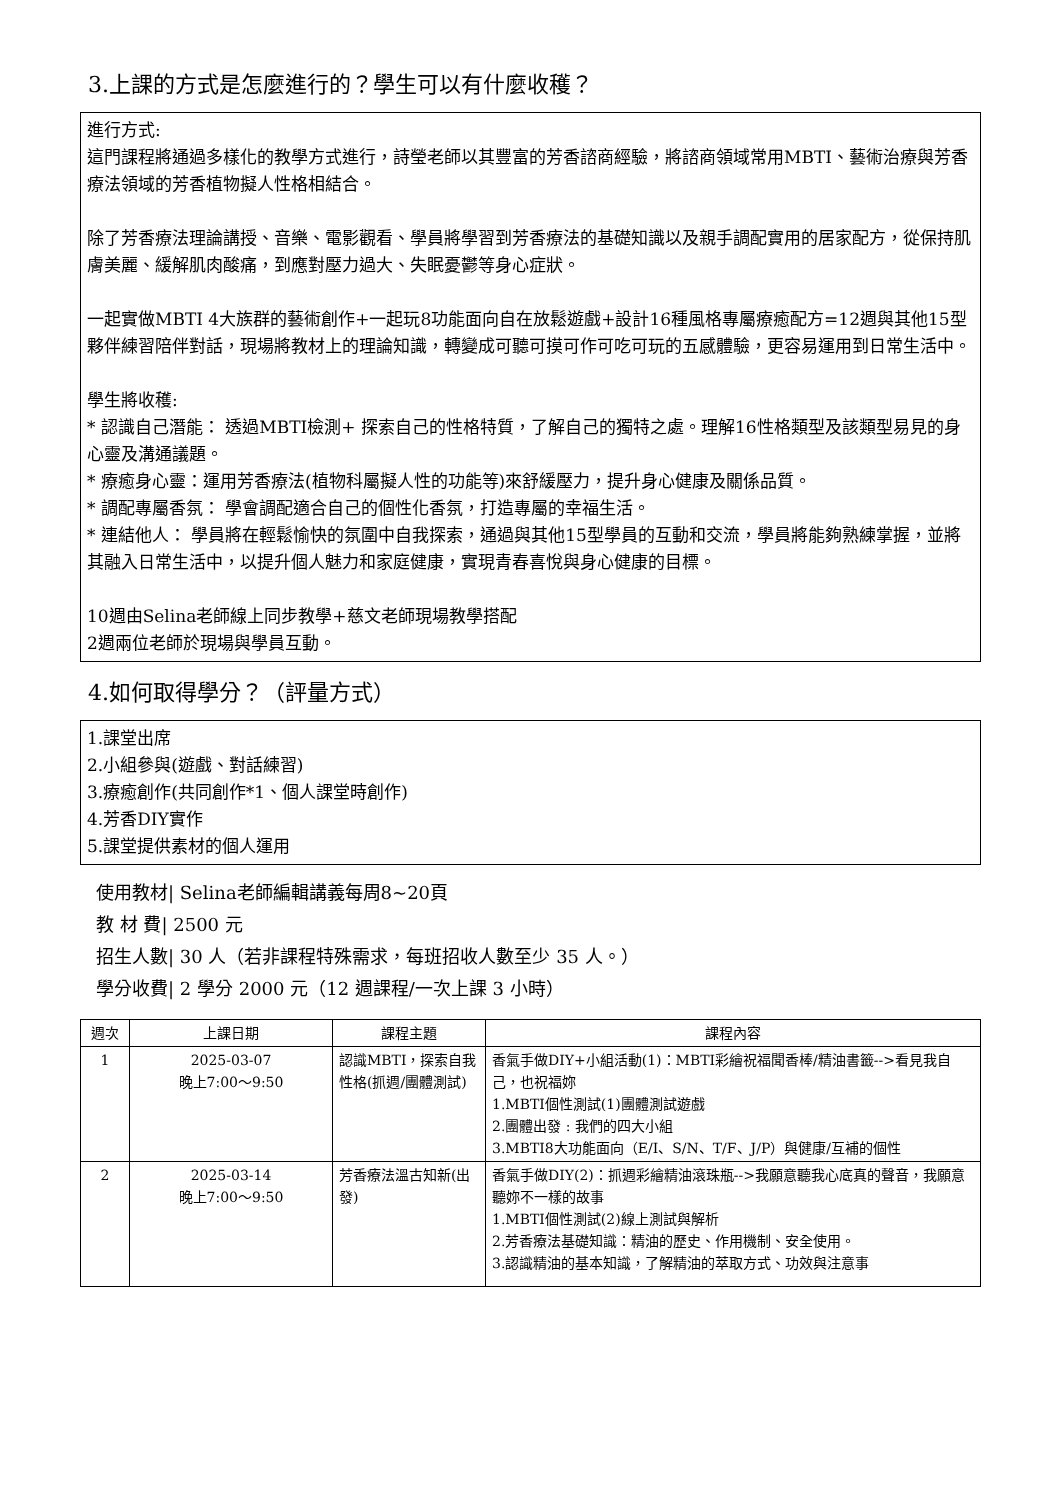3.上課的方式是怎麼進行的？學生可以有什麼收穫？
進行方式:
這門課程將通過多樣化的教學方式進行，詩瑩老師以其豐富的芳香諮商經驗，將諮商領域常用MBTI、藝術治療與芳香療法領域的芳香植物擬人性格相結合。
除了芳香療法理論講授、音樂、電影觀看、學員將學習到芳香療法的基礎知識以及親手調配實用的居家配方，從保持肌膚美麗、緩解肌肉酸痛，到應對壓力過大、失眠憂鬱等身心症狀。
一起實做MBTI 4大族群的藝術創作+一起玩8功能面向自在放鬆遊戲+設計16種風格專屬療癒配方=12週與其他15型夥伴練習陪伴對話，現場將教材上的理論知識，轉變成可聽可摸可作可吃可玩的五感體驗，更容易運用到日常生活中。
學生將收穫:
* 認識自己潛能： 透過MBTI檢測+ 探索自己的性格特質，了解自己的獨特之處。理解16性格類型及該類型易見的身心靈及溝通議題。
* 療癒身心靈：運用芳香療法(植物科屬擬人性的功能等)來舒緩壓力，提升身心健康及關係品質。
* 調配專屬香氛： 學會調配適合自己的個性化香氛，打造專屬的幸福生活。
* 連結他人： 學員將在輕鬆愉快的氛圍中自我探索，通過與其他15型學員的互動和交流，學員將能夠熟練掌握，並將其融入日常生活中，以提升個人魅力和家庭健康，實現青春喜悅與身心健康的目標。
10週由Selina老師線上同步教學+慈文老師現場教學搭配
2週兩位老師於現場與學員互動。
4.如何取得學分？（評量方式）
1.課堂出席
2.小組參與(遊戲、對話練習)
3.療癒創作(共同創作*1、個人課堂時創作)
4.芳香DIY實作
5.課堂提供素材的個人運用
使用教材| Selina老師編輯講義每周8~20頁
教 材 費| 2500 元
招生人數| 30 人（若非課程特殊需求，每班招收人數至少 35 人。）
學分收費| 2 學分 2000 元（12 週課程/一次上課 3 小時）
| 週次 | 上課日期 | 課程主題 | 課程內容 |
| --- | --- | --- | --- |
| 1 | 2025-03-07 晚上7:00～9:50 | 認識MBTI，探索自我性格(抓週/團體測試) | 香氣手做DIY+小組活動(1)：MBTI彩繪祝福聞香棒/精油書籤-->看見我自己，也祝福妳 1.MBTI個性測試(1)團體測試遊戲 2.團體出發 : 我們的四大小組 3.MBTI8大功能面向（E/I、S/N、T/F、J/P）與健康/互補的個性 |
| 2 | 2025-03-14 晚上7:00～9:50 | 芳香療法溫古知新(出發) | 香氣手做DIY(2)：抓週彩繪精油滾珠瓶-->我願意聽我心底真的聲音，我願意聽妳不一樣的故事 1.MBTI個性測試(2)線上測試與解析 2.芳香療法基礎知識：精油的歷史、作用機制、安全使用。 3.認識精油的基本知識，了解精油的萃取方式、功效與注意事 |